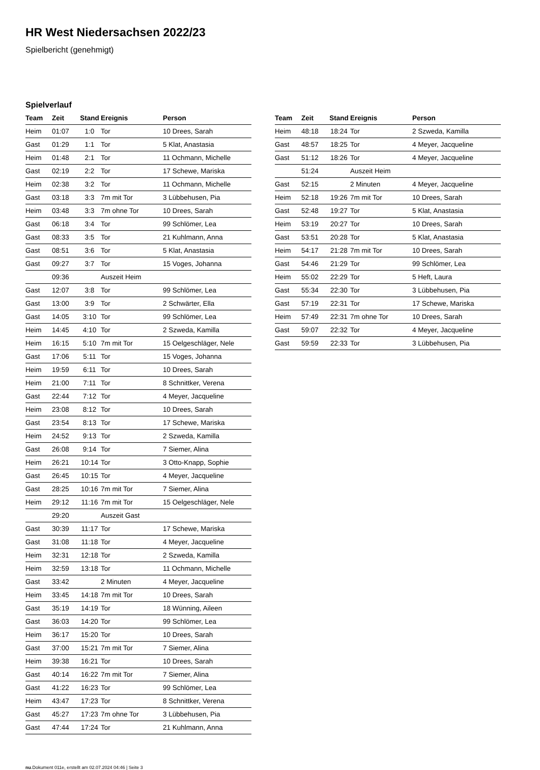HR West Niedersachsen 2022/23
Spielbericht (genehmigt)
Spielverlauf
| Team | Zeit | Stand | Ereignis | Person |
| --- | --- | --- | --- | --- |
| Heim | 01:07 | 1:0 | Tor | 10 Drees, Sarah |
| Gast | 01:29 | 1:1 | Tor | 5 Klat, Anastasia |
| Heim | 01:48 | 2:1 | Tor | 11 Ochmann, Michelle |
| Gast | 02:19 | 2:2 | Tor | 17 Schewe, Mariska |
| Heim | 02:38 | 3:2 | Tor | 11 Ochmann, Michelle |
| Gast | 03:18 | 3:3 | 7m mit Tor | 3 Lübbehusen, Pia |
| Heim | 03:48 | 3:3 | 7m ohne Tor | 10 Drees, Sarah |
| Gast | 06:18 | 3:4 | Tor | 99 Schlömer, Lea |
| Gast | 08:33 | 3:5 | Tor | 21 Kuhlmann, Anna |
| Gast | 08:51 | 3:6 | Tor | 5 Klat, Anastasia |
| Gast | 09:27 | 3:7 | Tor | 15 Voges, Johanna |
| | 09:36 | | Auszeit Heim | |
| Gast | 12:07 | 3:8 | Tor | 99 Schlömer, Lea |
| Gast | 13:00 | 3:9 | Tor | 2 Schwärter, Ella |
| Gast | 14:05 | 3:10 | Tor | 99 Schlömer, Lea |
| Heim | 14:45 | 4:10 | Tor | 2 Szweda, Kamilla |
| Heim | 16:15 | 5:10 | 7m mit Tor | 15 Oelgeschläger, Nele |
| Gast | 17:06 | 5:11 | Tor | 15 Voges, Johanna |
| Heim | 19:59 | 6:11 | Tor | 10 Drees, Sarah |
| Heim | 21:00 | 7:11 | Tor | 8 Schnittker, Verena |
| Gast | 22:44 | 7:12 | Tor | 4 Meyer, Jacqueline |
| Heim | 23:08 | 8:12 | Tor | 10 Drees, Sarah |
| Gast | 23:54 | 8:13 | Tor | 17 Schewe, Mariska |
| Heim | 24:52 | 9:13 | Tor | 2 Szweda, Kamilla |
| Gast | 26:08 | 9:14 | Tor | 7 Siemer, Alina |
| Heim | 26:21 | 10:14 | Tor | 3 Otto-Knapp, Sophie |
| Gast | 26:45 | 10:15 | Tor | 4 Meyer, Jacqueline |
| Gast | 28:25 | 10:16 | 7m mit Tor | 7 Siemer, Alina |
| Heim | 29:12 | 11:16 | 7m mit Tor | 15 Oelgeschläger, Nele |
| | 29:20 | | Auszeit Gast | |
| Gast | 30:39 | 11:17 | Tor | 17 Schewe, Mariska |
| Gast | 31:08 | 11:18 | Tor | 4 Meyer, Jacqueline |
| Heim | 32:31 | 12:18 | Tor | 2 Szweda, Kamilla |
| Heim | 32:59 | 13:18 | Tor | 11 Ochmann, Michelle |
| Gast | 33:42 | | 2 Minuten | 4 Meyer, Jacqueline |
| Heim | 33:45 | 14:18 | 7m mit Tor | 10 Drees, Sarah |
| Gast | 35:19 | 14:19 | Tor | 18 Wünning, Aileen |
| Gast | 36:03 | 14:20 | Tor | 99 Schlömer, Lea |
| Heim | 36:17 | 15:20 | Tor | 10 Drees, Sarah |
| Gast | 37:00 | 15:21 | 7m mit Tor | 7 Siemer, Alina |
| Heim | 39:38 | 16:21 | Tor | 10 Drees, Sarah |
| Gast | 40:14 | 16:22 | 7m mit Tor | 7 Siemer, Alina |
| Gast | 41:22 | 16:23 | Tor | 99 Schlömer, Lea |
| Heim | 43:47 | 17:23 | Tor | 8 Schnittker, Verena |
| Gast | 45:27 | 17:23 | 7m ohne Tor | 3 Lübbehusen, Pia |
| Gast | 47:44 | 17:24 | Tor | 21 Kuhlmann, Anna |
| Team | Zeit | Stand | Ereignis | Person |
| --- | --- | --- | --- | --- |
| Heim | 48:18 | 18:24 | Tor | 2 Szweda, Kamilla |
| Gast | 48:57 | 18:25 | Tor | 4 Meyer, Jacqueline |
| Gast | 51:12 | 18:26 | Tor | 4 Meyer, Jacqueline |
| | 51:24 | | Auszeit Heim | |
| Gast | 52:15 | | 2 Minuten | 4 Meyer, Jacqueline |
| Heim | 52:18 | 19:26 | 7m mit Tor | 10 Drees, Sarah |
| Gast | 52:48 | 19:27 | Tor | 5 Klat, Anastasia |
| Heim | 53:19 | 20:27 | Tor | 10 Drees, Sarah |
| Gast | 53:51 | 20:28 | Tor | 5 Klat, Anastasia |
| Heim | 54:17 | 21:28 | 7m mit Tor | 10 Drees, Sarah |
| Gast | 54:46 | 21:29 | Tor | 99 Schlömer, Lea |
| Heim | 55:02 | 22:29 | Tor | 5 Heft, Laura |
| Gast | 55:34 | 22:30 | Tor | 3 Lübbehusen, Pia |
| Gast | 57:19 | 22:31 | Tor | 17 Schewe, Mariska |
| Heim | 57:49 | 22:31 | 7m ohne Tor | 10 Drees, Sarah |
| Gast | 59:07 | 22:32 | Tor | 4 Meyer, Jacqueline |
| Gast | 59:59 | 22:33 | Tor | 3 Lübbehusen, Pia |
nu.Dokument 011e, erstellt am 02.07.2024 04:46 | Seite 3